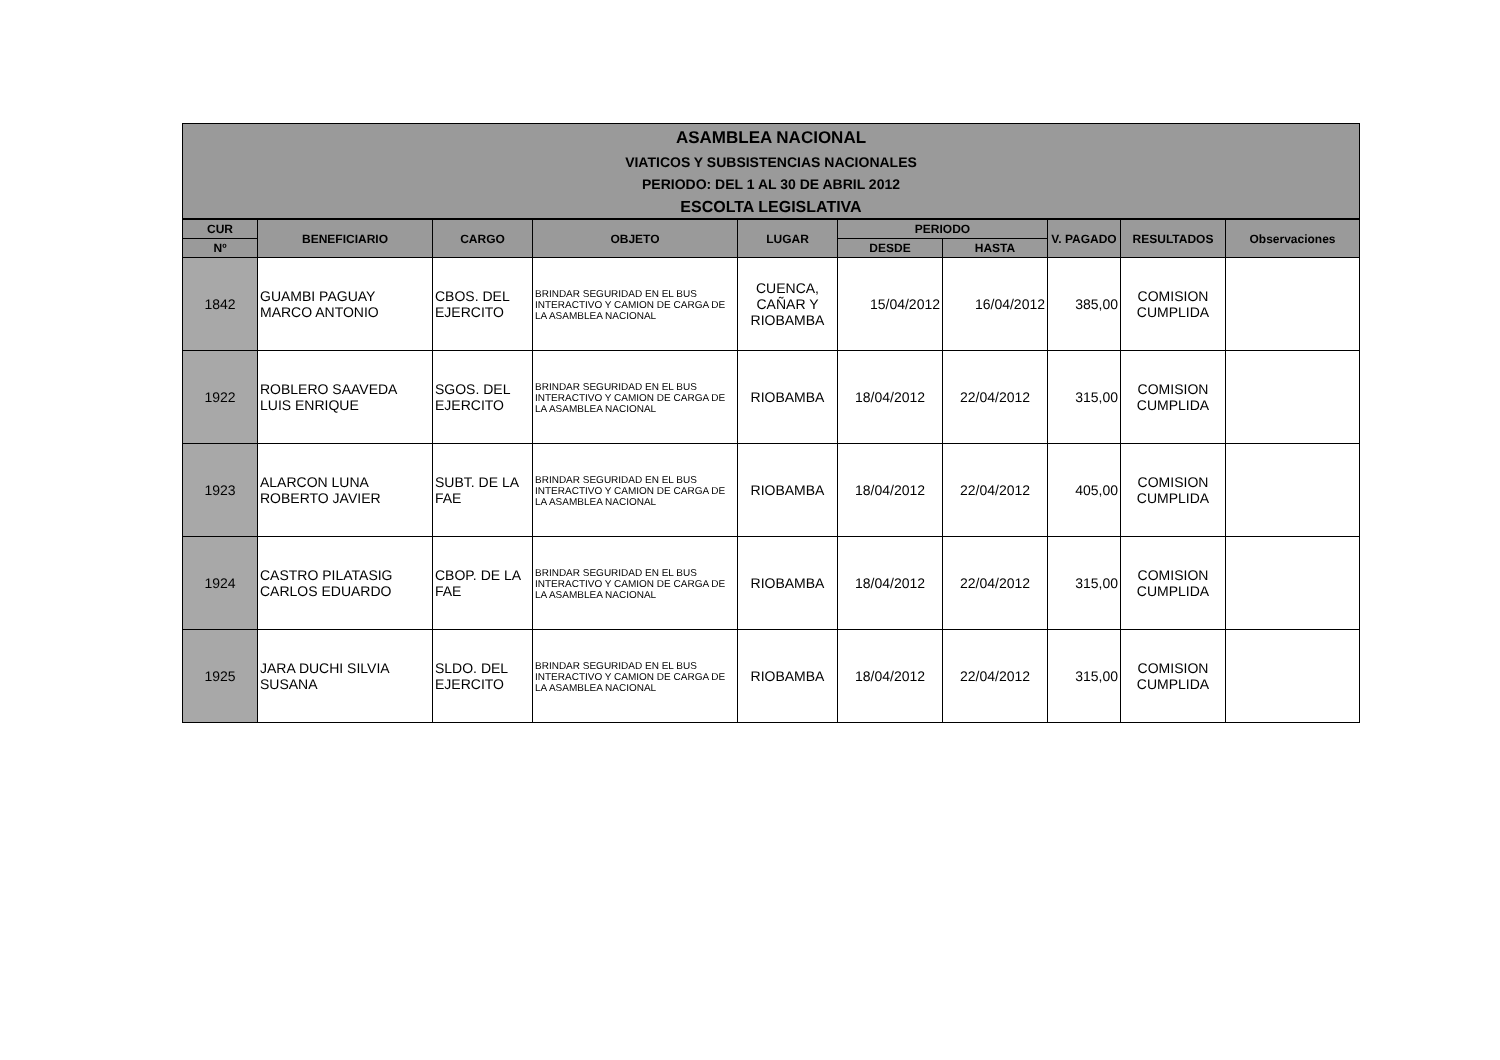ASAMBLEA NACIONAL
VIATICOS Y SUBSISTENCIAS NACIONALES
PERIODO: DEL 1 AL 30 DE ABRIL 2012
ESCOLTA LEGISLATIVA
| CUR | BENEFICIARIO | CARGO | OBJETO | LUGAR | PERIODO | | V. PAGADO | RESULTADOS | Observaciones |
| --- | --- | --- | --- | --- | --- | --- | --- | --- | --- |
| Nº | | | | | DESDE | HASTA | | | |
| 1842 | GUAMBI PAGUAY MARCO ANTONIO | CBOS. DEL EJERCITO | BRINDAR SEGURIDAD EN EL BUS INTERACTIVO Y CAMION DE CARGA DE LA ASAMBLEA NACIONAL | CUENCA, CAÑAR Y RIOBAMBA | 15/04/2012 | 16/04/2012 | 385,00 | COMISION CUMPLIDA | |
| 1922 | ROBLERO SAAVEDA LUIS ENRIQUE | SGOS. DEL EJERCITO | BRINDAR SEGURIDAD EN EL BUS INTERACTIVO Y CAMION DE CARGA DE LA ASAMBLEA NACIONAL | RIOBAMBA | 18/04/2012 | 22/04/2012 | 315,00 | COMISION CUMPLIDA | |
| 1923 | ALARCON LUNA ROBERTO JAVIER | SUBT. DE LA FAE | BRINDAR SEGURIDAD EN EL BUS INTERACTIVO Y CAMION DE CARGA DE LA ASAMBLEA NACIONAL | RIOBAMBA | 18/04/2012 | 22/04/2012 | 405,00 | COMISION CUMPLIDA | |
| 1924 | CASTRO PILATASIG CARLOS EDUARDO | CBOP. DE LA FAE | BRINDAR SEGURIDAD EN EL BUS INTERACTIVO Y CAMION DE CARGA DE LA ASAMBLEA NACIONAL | RIOBAMBA | 18/04/2012 | 22/04/2012 | 315,00 | COMISION CUMPLIDA | |
| 1925 | JARA DUCHI SILVIA SUSANA | SLDO. DEL EJERCITO | BRINDAR SEGURIDAD EN EL BUS INTERACTIVO Y CAMION DE CARGA DE LA ASAMBLEA NACIONAL | RIOBAMBA | 18/04/2012 | 22/04/2012 | 315,00 | COMISION CUMPLIDA | |